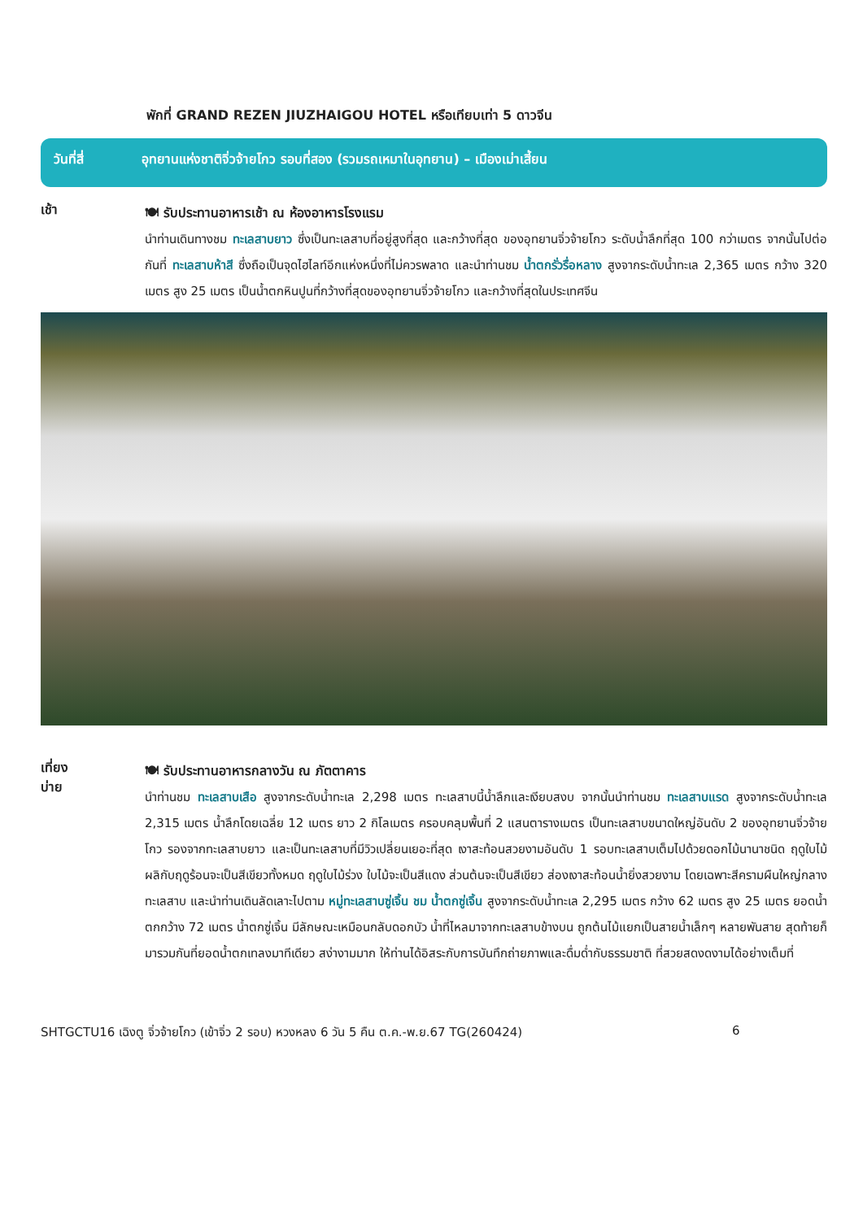พักที่ GRAND REZEN JIUZHAIGOU HOTEL หรือเทียบเท่า 5 ดาวจีน
วันที่สี่ อุทยานแห่งชาติจิ่วจ้ายโกว รอบที่สอง (รวมรถเหมาในอุทยาน) – เมืองเม่าเสี้ยน
เช้า
🍽 รับประทานอาหารเช้า ณ ห้องอาหารโรงแรม
นำท่านเดินทางชม ทะเลสาบยาว ซึ่งเป็นทะเลสาบที่อยู่สูงที่สุด และกว้างที่สุด ของอุทยานจิ่วจ้ายโกว ระดับน้ำลึกที่สุด 100 กว่าเมตร จากนั้นไปต่อกันที่ ทะเลสาบห้าสี ซึ่งถือเป็นจุดไฮไลท์อีกแห่งหนึ่งที่ไม่ควรพลาด และนำท่านชม น้ำตกรั่วรื่อหลาง สูงจากระดับน้ำทะเล 2,365 เมตร กว้าง 320 เมตร สูง 25 เมตร เป็นน้ำตกหินปูนที่กว้างที่สุดของอุทยานจิ่วจ้ายโกว และกว้างที่สุดในประเทศจีน
เที่ยง
บ่าย
🍽 รับประทานอาหารกลางวัน ณ ภัตตาคาร
นำท่านชม ทะเลสาบเสือ สูงจากระดับน้ำทะเล 2,298 เมตร ทะเลสาบนี้น้ำลึกและเงียบสงบ จากนั้นนำท่านชม ทะเลสาบแรด สูงจากระดับน้ำทะเล 2,315 เมตร น้ำลึกโดยเฉลี่ย 12 เมตร ยาว 2 กิโลเมตร ครอบคลุมพื้นที่ 2 แสนตารางเมตร เป็นทะเลสาบขนาดใหญ่อันดับ 2 ของอุทยานจิ่วจ้ายโกว รองจากทะเลสาบยาว และเป็นทะเลสาบที่มีวิวเปลี่ยนเยอะที่สุด เงาสะท้อนสวยงามอันดับ 1 รอบทะเลสาบเต็มไปด้วยดอกไม้นานาชนิด ฤดูใบไม้ผลิกับฤดูร้อนจะเป็นสีเขียวทั้งหมด ฤดูใบไม้ร่วง ใบไม้จะเป็นสีแดง ส่วนต้นจะเป็นสีเขียว ส่องเงาสะท้อนน้ำยิ่งสวยงาม โดยเฉพาะสีครามผืนใหญ่กลางทะเลสาบ และนำท่านเดินลัดเลาะไปตาม หมู่ทะเลสาบซู่เจิ้น ชม น้ำตกซู่เจิ้น สูงจากระดับน้ำทะเล 2,295 เมตร กว้าง 62 เมตร สูง 25 เมตร ยอดน้ำตกกว้าง 72 เมตร น้ำตกซู่เจิ้น มีลักษณะเหมือนกลับดอกบัว น้ำที่ไหลมาจากทะเลสาบข้างบน ถูกต้นไม้แยกเป็นสายน้ำเล็กๆ หลายพันสาย สุดท้ายก็มารวมกันที่ยอดน้ำตกเทลงมาทีเดียว สง่างามมาก ให้ท่านได้อิสระกับการบันทึกถ่ายภาพและดื่มด่ำกับธรรมชาติ ที่สวยสดงดงามได้อย่างเต็มที่
SHTGCTU16 เฉิงตู จิ่วจ้ายโกว (เข้าจิ่ว 2 รอบ) หวงหลง 6 วัน 5 คืน ต.ค.-พ.ย.67 TG(260424) 6